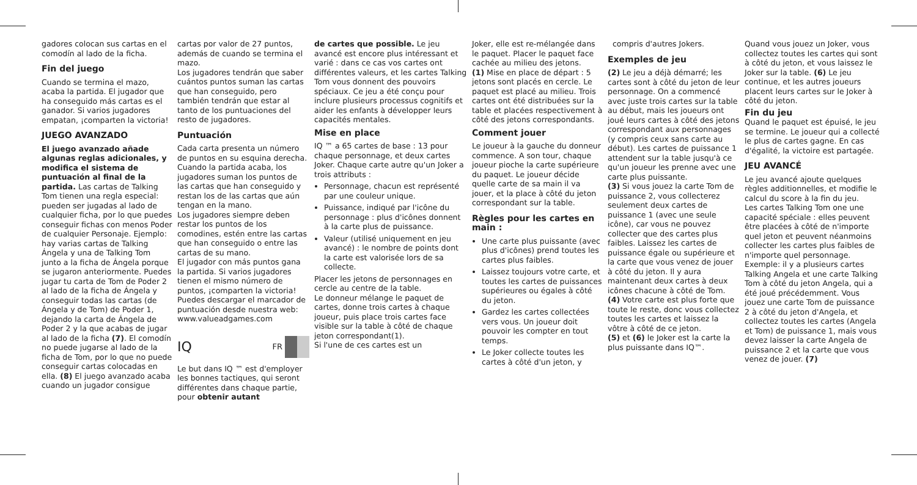gadores colocan sus cartas en el comodín al lado de la ficha.
Fin del juego
Cuando se termina el mazo, acaba la partida. El jugador que ha conseguido más cartas es el ganador. Si varios jugadores empatan, ¡comparten la victoria!
JUEGO AVANZADO
El juego avanzado añade algunas reglas adicionales, y modifica el sistema de puntuación al final de la partida. Las cartas de Talking Tom tienen una regla especial: pueden ser jugadas al lado de cualquier ficha, por lo que puedes conseguir fichas con menos Poder de cualquier Personaje. Ejemplo: hay varias cartas de Talking Ángela y una de Talking Tom junto a la ficha de Ángela porque se jugaron anteriormente. Puedes jugar tu carta de Tom de Poder 2 al lado de la ficha de Ángela y conseguir todas las cartas (de Ángela y de Tom) de Poder 1, dejando la carta de Ángela de Poder 2 y la que acabas de jugar al lado de la ficha (7). El comodín no puede jugarse al lado de la ficha de Tom, por lo que no puede conseguir cartas colocadas en ella. (8) El juego avanzado acaba cuando un jugador consigue
cartas por valor de 27 puntos, además de cuando se termina el mazo.
Los jugadores tendrán que saber cuántos puntos suman las cartas que han conseguido, pero también tendrán que estar al tanto de los puntuaciones del resto de jugadores.
Puntuación
Cada carta presenta un número de puntos en su esquina derecha. Cuando la partida acaba, los jugadores suman los puntos de las cartas que han conseguido y restan los de las cartas que aún tengan en la mano.
Los jugadores siempre deben restar los puntos de los comodines, estén entre las cartas que han conseguido o entre las cartas de su mano.
El jugador con más puntos gana la partida. Si varios jugadores tienen el mismo número de puntos, ¡comparten la victoria!
Puedes descargar el marcador de puntuación desde nuestra web: www.valueadgames.com
IQ FR
Le but dans IQ ™ est d'employer les bonnes tactiques, qui seront différentes dans chaque partie, pour obtenir autant
de cartes que possible. Le jeu avancé est encore plus intéressant et varié : dans ce cas vos cartes ont différentes valeurs, et les cartes Talking Tom vous donnent des pouvoirs spéciaux. Ce jeu a été conçu pour inclure plusieurs processus cognitifs et aider les enfants à développer leurs capacités mentales.
Mise en place
IQ ™ a 65 cartes de base : 13 pour chaque personnage, et deux cartes Joker. Chaque carte autre qu'un Joker a trois attributs :
Personnage, chacun est représenté par une couleur unique.
Puissance, indiqué par l'icône du personnage : plus d'icônes donnent à la carte plus de puissance.
Valeur (utilisé uniquement en jeu avancé) : le nombre de points dont la carte est valorisée lors de sa collecte.
Placer les jetons de personnages en cercle au centre de la table.
Le donneur mélange le paquet de cartes, donne trois cartes à chaque joueur, puis place trois cartes face visible sur la table à côté de chaque jeton correspondant(1).
Si l'une de ces cartes est un
Joker, elle est re-mélangée dans le paquet. Placer le paquet face cachée au milieu des jetons.
(1) Mise en place de départ : 5 jetons sont placés en cercle. Le paquet est placé au milieu. Trois cartes ont été distribuées sur la table et placées respectivement à côté des jetons correspondants.
Comment jouer
Le joueur à la gauche du donneur commence. A son tour, chaque joueur pioche la carte supérieure du paquet. Le joueur décide quelle carte de sa main il va jouer, et la place à côté du jeton correspondant sur la table.
Règles pour les cartes en main :
Une carte plus puissante (avec plus d'icônes) prend toutes les cartes plus faibles.
Laissez toujours votre carte, et toutes les cartes de puissances supérieures ou égales à côté du jeton.
Gardez les cartes collectées vers vous. Un joueur doit pouvoir les compter en tout temps.
Le Joker collecte toutes les cartes à côté d'un jeton, y
compris d'autres Jokers.
Exemples de jeu
(2) Le jeu a déjà démarré; les cartes sont à côté du jeton de leur personnage. On a commencé avec juste trois cartes sur la table au début, mais les joueurs ont joué leurs cartes à côté des jetons correspondant aux personnages (y compris ceux sans carte au début). Les cartes de puissance 1 attendent sur la table jusqu'à ce qu'un joueur les prenne avec une carte plus puissante.
(3) Si vous jouez la carte Tom de puissance 2, vous collecterez seulement deux cartes de puissance 1 (avec une seule icône), car vous ne pouvez collecter que des cartes plus faibles. Laissez les cartes de puissance égale ou supérieure et la carte que vous venez de jouer à côté du jeton. Il y aura maintenant deux cartes à deux icônes chacune à côté de Tom.
(4) Votre carte est plus forte que toute le reste, donc vous collectez toutes les cartes et laissez la vôtre à côté de ce jeton.
(5) et (6) le Joker est la carte la plus puissante dans IQ™.
Quand vous jouez un Joker, vous collectez toutes les cartes qui sont à côté du jeton, et vous laissez le Joker sur la table. (6) Le jeu continue, et les autres joueurs placent leurs cartes sur le Joker à côté du jeton.
Fin du jeu
Quand le paquet est épuisé, le jeu se termine. Le joueur qui a collecté le plus de cartes gagne. En cas d'égalité, la victoire est partagée.
JEU AVANCÉ
Le jeu avancé ajoute quelques règles additionnelles, et modifie le calcul du score à la fin du jeu.
Les cartes Talking Tom one une capacité spéciale : elles peuvent être placées à côté de n'importe quel jeton et peuvent néanmoins collecter les cartes plus faibles de n'importe quel personnage. Exemple: il y a plusieurs cartes Talking Angela et une carte Talking Tom à côté du jeton Angela, qui a été joué précédemment. Vous jouez une carte Tom de puissance 2 à côté du jeton d'Angela, et collectez toutes les cartes (Angela et Tom) de puissance 1, mais vous devez laisser la carte Angela de puissance 2 et la carte que vous venez de jouer. (7)